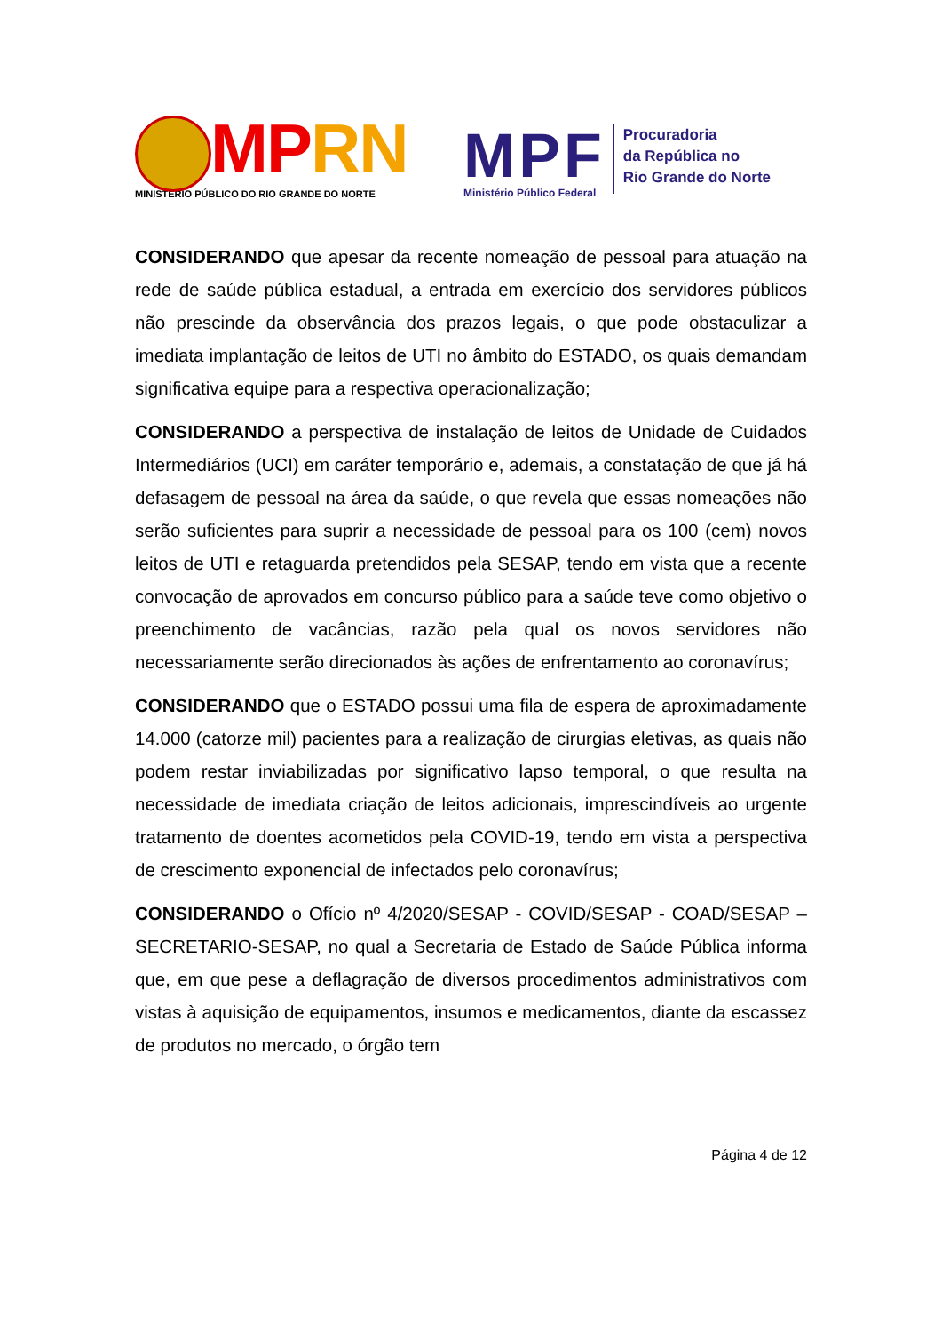MP RN
MINISTÉRIO PÚBLICO DO RIO GRANDE DO NORTE
MPF
Ministério Público Federal
Procuradoria
da República no
Rio Grande do Norte
CONSIDERANDO que apesar da recente nomeação de pessoal para atuação na rede de saúde pública estadual, a entrada em exercício dos servidores públicos não prescinde da observância dos prazos legais, o que pode obstaculizar a imediata implantação de leitos de UTI no âmbito do ESTADO, os quais demandam significativa equipe para a respectiva operacionalização;
CONSIDERANDO a perspectiva de instalação de leitos de Unidade de Cuidados Intermediários (UCI) em caráter temporário e, ademais, a constatação de que já há defasagem de pessoal na área da saúde, o que revela que essas nomeações não serão suficientes para suprir a necessidade de pessoal para os 100 (cem) novos leitos de UTI e retaguarda pretendidos pela SESAP, tendo em vista que a recente convocação de aprovados em concurso público para a saúde teve como objetivo o preenchimento de vacâncias, razão pela qual os novos servidores não necessariamente serão direcionados às ações de enfrentamento ao coronavírus;
CONSIDERANDO que o ESTADO possui uma fila de espera de aproximadamente 14.000 (catorze mil) pacientes para a realização de cirurgias eletivas, as quais não podem restar inviabilizadas por significativo lapso temporal, o que resulta na necessidade de imediata criação de leitos adicionais, imprescindíveis ao urgente tratamento de doentes acometidos pela COVID-19, tendo em vista a perspectiva de crescimento exponencial de infectados pelo coronavírus;
CONSIDERANDO o Ofício nº 4/2020/SESAP - COVID/SESAP - COAD/SESAP – SECRETARIO-SESAP, no qual a Secretaria de Estado de Saúde Pública informa que, em que pese a deflagração de diversos procedimentos administrativos com vistas à aquisição de equipamentos, insumos e medicamentos, diante da escassez de produtos no mercado, o órgão tem
Página 4 de 12